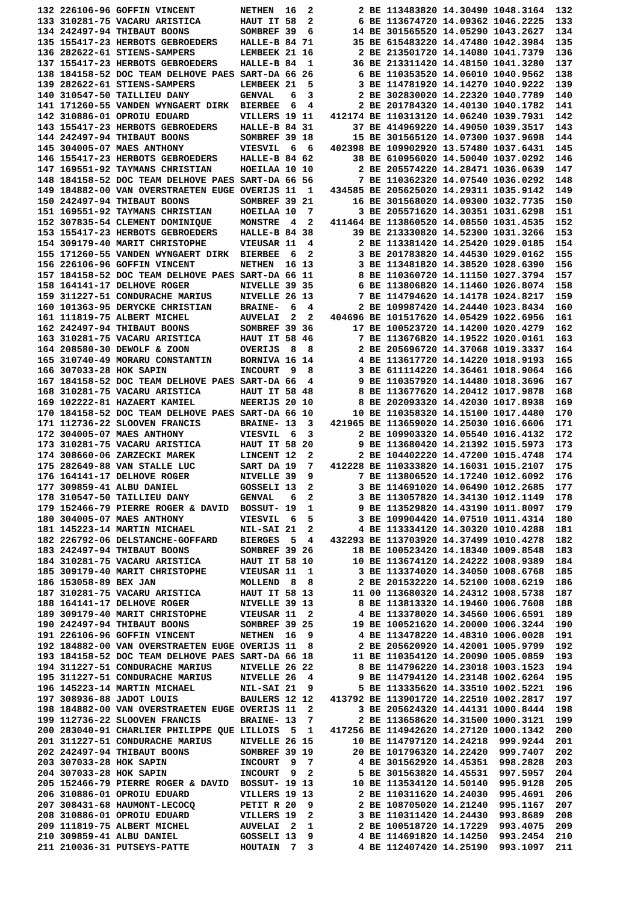132 226106-96 GOFFIN VINCENT        NETHEN  16  2        2 BE 113483820 14.30490 1048.3164  132
133 310281-75 VACARU ARISTICA       HAUT IT 58  2        6 BE 113674720 14.09362 1046.2225  133
134 242497-94 THIBAUT BOONS         SOMBREF 39  6       14 BE 301565520 14.05290 1043.2627  134
135 155417-23 HERBOTS GEBROEDERS    HALLE-B 84 71       35 BE 615483220 14.47480 1042.3984  135
136 282622-61 STIENS-SAMPERS        LEMBEEK 21 16        2 BE 213501720 14.14080 1041.7379  136
137 155417-23 HERBOTS GEBROEDERS    HALLE-B 84  1       36 BE 213311420 14.48150 1041.3280  137
138 184158-52 DOC TEAM DELHOVE PAES SART-DA 66 26        6 BE 110353520 14.06010 1040.9562  138
139 282622-61 STIENS-SAMPERS        LEMBEEK 21  5        3 BE 114781920 14.14270 1040.9222  139
140 310547-50 TAILLIEU DANY         GENVAL   6  3        2 BE 302830020 14.22320 1040.7789  140
141 171260-55 VANDEN WYNGAERT DIRK  BIERBEE  6  4        2 BE 201784320 14.40130 1040.1782  141
142 310886-01 OPROIU EDUARD         VILLERS 19 11   412174 BE 110313120 14.06240 1039.7931  142
143 155417-23 HERBOTS GEBROEDERS    HALLE-B 84 31       37 BE 414969220 14.49050 1039.3517  143
144 242497-94 THIBAUT BOONS         SOMBREF 39 18       15 BE 301565120 14.07300 1037.9698  144
145 304005-07 MAES ANTHONY          VIESVIL  6  6   402398 BE 109902920 13.57480 1037.6431  145
146 155417-23 HERBOTS GEBROEDERS    HALLE-B 84 62       38 BE 610956020 14.50040 1037.0292  146
147 169551-92 TAYMANS CHRISTIAN     HOEILAA 10 10        2 BE 205574220 14.28471 1036.0639  147
148 184158-52 DOC TEAM DELHOVE PAES SART-DA 66 56        7 BE 110362320 14.07540 1036.0292  148
149 184882-00 VAN OVERSTRAETEN EUGE OVERIJS 11  1   434585 BE 205625020 14.29311 1035.9142  149
150 242497-94 THIBAUT BOONS         SOMBREF 39 21       16 BE 301568020 14.09300 1032.7735  150
151 169551-92 TAYMANS CHRISTIAN     HOEILAA 10  7        3 BE 205571620 14.30351 1031.6298  151
152 307835-54 CLEMENT DOMINIQUE     MONSTRE  4  2   411464 BE 113860520 14.08550 1031.4535  152
153 155417-23 HERBOTS GEBROEDERS    HALLE-B 84 38       39 BE 213330820 14.52300 1031.3266  153
154 309179-40 MARIT CHRISTOPHE      VIEUSAR 11  4        2 BE 113381420 14.25420 1029.0185  154
155 171260-55 VANDEN WYNGAERT DIRK  BIERBEE  6  2        3 BE 201783820 14.44530 1029.0162  155
156 226106-96 GOFFIN VINCENT        NETHEN  16 13        3 BE 113481820 14.38520 1028.6390  156
157 184158-52 DOC TEAM DELHOVE PAES SART-DA 66 11        8 BE 110360720 14.11150 1027.3794  157
158 164141-17 DELHOVE ROGER         NIVELLE 39 35        6 BE 113806820 14.11460 1026.8074  158
159 311227-51 CONDURACHE MARIUS     NIVELLE 26 13        7 BE 114794620 14.14178 1024.8217  159
160 101363-95 DERYCKE CHRISTIAN     BRAINE-  6  4        2 BE 109987420 14.24440 1023.8434  160
161 111819-75 ALBERT MICHEL         AUVELAI  2  2   404696 BE 101517620 14.05429 1022.6956  161
162 242497-94 THIBAUT BOONS         SOMBREF 39 36       17 BE 100523720 14.14200 1020.4279  162
163 310281-75 VACARU ARISTICA       HAUT IT 58 46        7 BE 113676820 14.19522 1020.0161  163
164 208580-30 DEWOLF & ZOON         OVERIJS  8  8        2 BE 205696720 14.37068 1019.3337  164
165 310740-49 MORARU CONSTANTIN     BORNIVA 16 14        4 BE 113617720 14.14220 1018.9193  165
166 307033-28 HOK SAPIN             INCOURT  9  8        3 BE 611114220 14.36461 1018.9064  166
167 184158-52 DOC TEAM DELHOVE PAES SART-DA 66  4        9 BE 110357920 14.14480 1018.3696  167
168 310281-75 VACARU ARISTICA       HAUT IT 58 48        8 BE 113677620 14.20412 1017.9878  168
169 102222-81 HAZAERT KAMIEL        NEERIJS 20 10        8 BE 202093320 14.42030 1017.8938  169
170 184158-52 DOC TEAM DELHOVE PAES SART-DA 66 10       10 BE 110358320 14.15100 1017.4480  170
171 112736-22 SLOOVEN FRANCIS       BRAINE- 13  3   421965 BE 113659020 14.25030 1016.6606  171
172 304005-07 MAES ANTHONY          VIESVIL  6  3        2 BE 109903320 14.05540 1016.4132  172
173 310281-75 VACARU ARISTICA       HAUT IT 58 20        9 BE 113680420 14.21392 1015.5973  173
174 308660-06 ZARZECKI MAREK        LINCENT 12  2        2 BE 104402220 14.47200 1015.4748  174
175 282649-88 VAN STALLE LUC        SART DA 19  7   412228 BE 110333820 14.16031 1015.2107  175
176 164141-17 DELHOVE ROGER         NIVELLE 39  9        7 BE 113806520 14.17240 1012.6092  176
177 309859-41 ALBU DANIEL           GOSSELI 13  2        3 BE 114691020 14.06490 1012.2685  177
178 310547-50 TAILLIEU DANY         GENVAL   6  2        3 BE 113057820 14.34130 1012.1149  178
179 152466-79 PIERRE ROGER & DAVID  BOSSUT- 19  1        9 BE 113529820 14.43190 1011.8097  179
180 304005-07 MAES ANTHONY          VIESVIL  6  5        3 BE 109904420 14.07510 1011.4314  180
181 145223-14 MARTIN MICHAEL        NIL-SAI 21  2        4 BE 113334120 14.30320 1010.4288  181
182 226792-06 DELSTANCHE-GOFFARD    BIERGES  5  4   432293 BE 113703920 14.37499 1010.4278  182
183 242497-94 THIBAUT BOONS         SOMBREF 39 26       18 BE 100523420 14.18340 1009.8548  183
184 310281-75 VACARU ARISTICA       HAUT IT 58 10       10 BE 113674120 14.24222 1008.9389  184
185 309179-40 MARIT CHRISTOPHE      VIEUSAR 11  1        3 BE 113374020 14.34050 1008.6768  185
186 153058-89 BEX JAN               MOLLEND  8  8        2 BE 201532220 14.52100 1008.6219  186
187 310281-75 VACARU ARISTICA       HAUT IT 58 13       11 00 113680320 14.24312 1008.5738  187
188 164141-17 DELHOVE ROGER         NIVELLE 39 13        8 BE 113813320 14.19460 1006.7608  188
189 309179-40 MARIT CHRISTOPHE      VIEUSAR 11  2        4 BE 113378020 14.34560 1006.6591  189
190 242497-94 THIBAUT BOONS         SOMBREF 39 25       19 BE 100521620 14.20000 1006.3244  190
191 226106-96 GOFFIN VINCENT        NETHEN  16  9        4 BE 113478220 14.48310 1006.0028  191
192 184882-00 VAN OVERSTRAETEN EUGE OVERIJS 11  8        2 BE 205620920 14.42001 1005.9799  192
193 184158-52 DOC TEAM DELHOVE PAES SART-DA 66 18       11 BE 110354120 14.20090 1005.0859  193
194 311227-51 CONDURACHE MARIUS     NIVELLE 26 22        8 BE 114796220 14.23018 1003.1523  194
195 311227-51 CONDURACHE MARIUS     NIVELLE 26  4        9 BE 114794120 14.23148 1002.6264  195
196 145223-14 MARTIN MICHAEL        NIL-SAI 21  9        5 BE 113335620 14.33510 1002.5221  196
197 308936-88 JADOT LOUIS           BAULERS 12 12   413792 BE 113901720 14.22510 1002.2817  197
198 184882-00 VAN OVERSTRAETEN EUGE OVERIJS 11  2        3 BE 205624320 14.44131 1000.8444  198
199 112736-22 SLOOVEN FRANCIS       BRAINE- 13  7        2 BE 113658620 14.31500 1000.3121  199
200 283040-91 CHARLIER PHILIPPE QUE LILLOIS  5  1   417256 BE 114942620 14.27120 1000.1342  200
201 311227-51 CONDURACHE MARIUS     NIVELLE 26 15       10 BE 114797120 14.24218  999.9244  201
202 242497-94 THIBAUT BOONS         SOMBREF 39 19       20 BE 101796320 14.22420  999.7407  202
203 307033-28 HOK SAPIN             INCOURT  9  7        4 BE 301562920 14.45351  998.2828  203
204 307033-28 HOK SAPIN             INCOURT  9  2        5 BE 301563820 14.45531  997.5957  204
205 152466-79 PIERRE ROGER & DAVID  BOSSUT- 19 13       10 BE 113534120 14.50140  995.9128  205
206 310886-01 OPROIU EDUARD         VILLERS 19 13        2 BE 110311620 14.24030  995.4691  206
207 308431-68 HAUMONT-LECOCQ        PETIT R 20  9        2 BE 108705020 14.21240  995.1167  207
208 310886-01 OPROIU EDUARD         VILLERS 19  2        3 BE 110311420 14.24430  993.8689  208
209 111819-75 ALBERT MICHEL         AUVELAI  2  1        2 BE 100518720 14.17229  993.4075  209
210 309859-41 ALBU DANIEL           GOSSELI 13  9        4 BE 114691820 14.14250  993.2454  210
211 210036-31 PUTSEYS-PATTE         HOUTAIN  7  3        4 BE 112407420 14.25190  993.1097  211